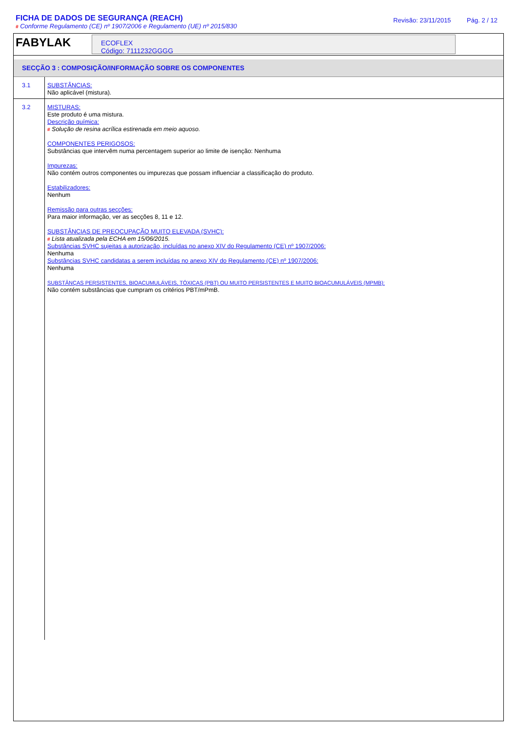FICHA DE DADOS DE SEGURANÇA (REACH)
# Conforme Regulamento (CE) nº 1907/2006 e Regulamento (UE) nº 2015/830
Revisão: 23/11/2015 Pág. 2 / 12
FABYLAK
ECOFLEX
Código: 7111232GGGG
SECÇÃO 3 : COMPOSIÇÃO/INFORMAÇÃO SOBRE OS COMPONENTES
3.1
SUBSTÂNCIAS:
Não aplicável (mistura).
3.2
MISTURAS:
Este produto é uma mistura.
Descrição química:
# Solução de resina acrílica estirenada em meio aquoso.
COMPONENTES PERIGOSOS:
Substâncias que intervêm numa percentagem superior ao limite de isenção: Nenhuma
Impurezas:
Não contém outros componentes ou impurezas que possam influenciar a classificação do produto.
Estabilizadores:
Nenhum
Remissão para outras secções:
Para maior informação, ver as secções 8, 11 e 12.
SUBSTÂNCIAS DE PREOCUPAÇÃO MUITO ELEVADA (SVHC):
# Lista atualizada pela ECHA em 15/06/2015.
Substâncias SVHC sujeitas a autorização, incluídas no anexo XIV do Regulamento (CE) nº 1907/2006:
Nenhuma
Substâncias SVHC candidatas a serem incluídas no anexo XIV do Regulamento (CE) nº 1907/2006:
Nenhuma
SUBSTÂNÇAS PERSISTENTES, BIOACUMULÁVEIS, TÓXICAS (PBT) OU MUITO PERSISTENTES E MUITO BIOACUMULÁVEIS (MPMB):
Não contém substâncias que cumpram os critérios PBT/mPmB.